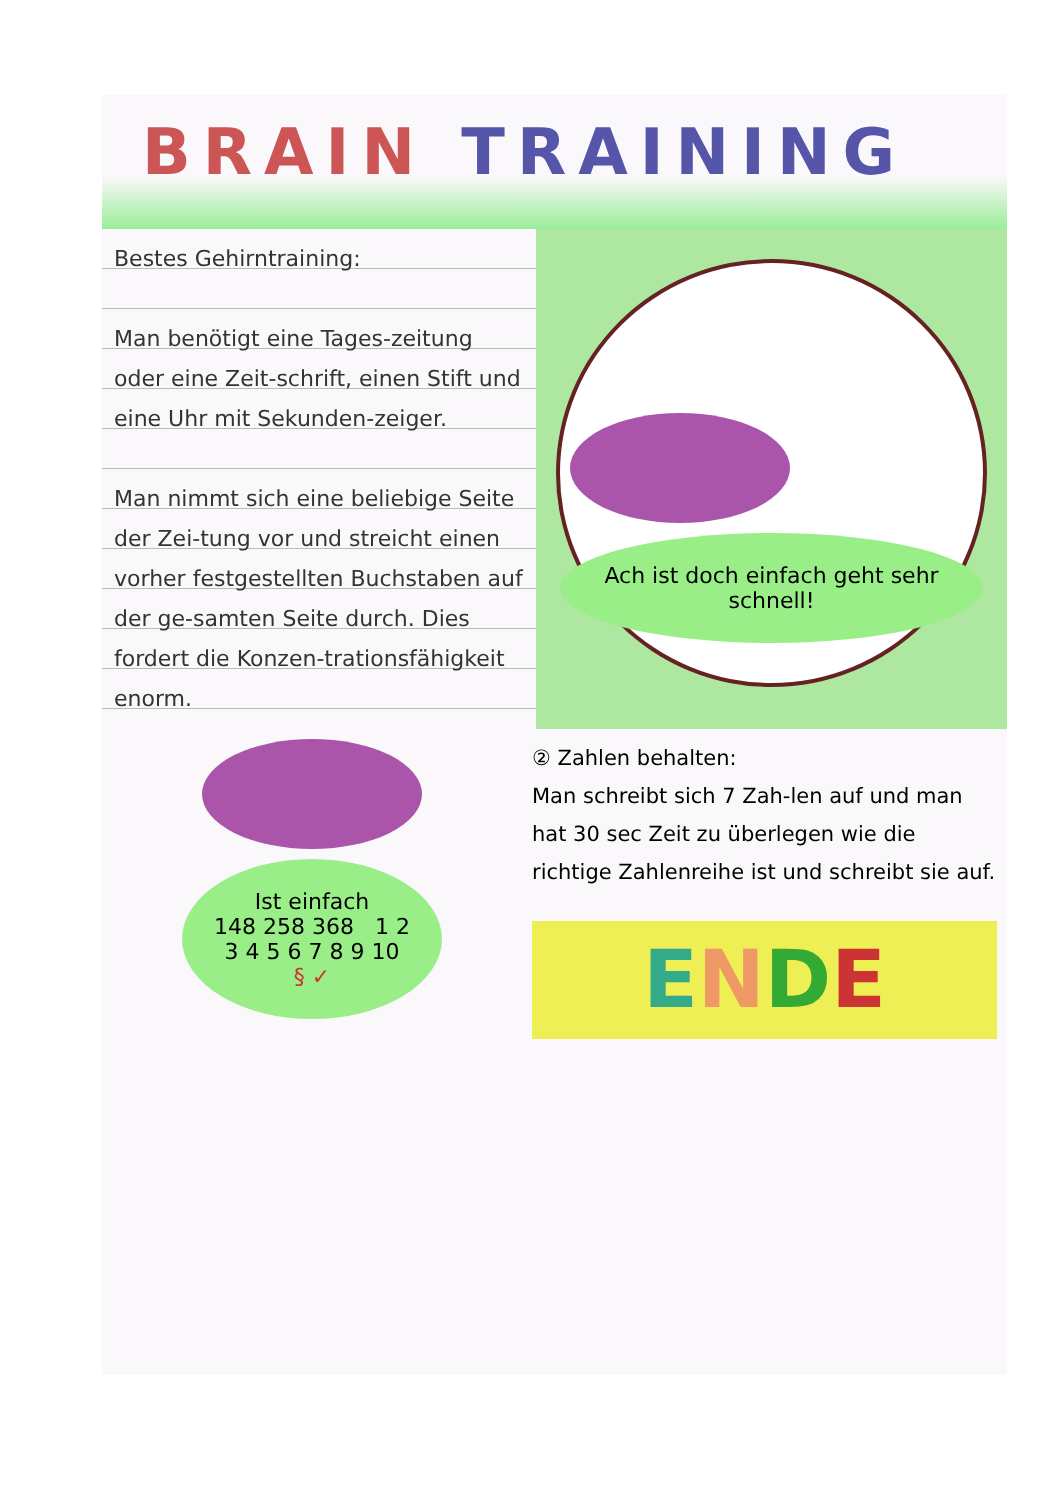BRAIN TRAINING
Bestes Gehirntraining:
Man benötigt eine Tages-zeitung oder eine Zeit-schrift, einen Stift und eine Uhr mit Sekunden-zeiger.
Man nimmt sich eine beliebige Seite der Zei-tung vor und streicht einen vorher festgestellten Buchstaben auf der ge-samten Seite durch. Dies fordert die Konzen-trationsfähigkeit enorm.
Ach ist doch einfach geht sehr schnell!
Ist einfach
148 258 368 1 2 3 4 5 6 7 8 9 10
§ ✓
② Zahlen behalten:
Man schreibt sich 7 Zah-len auf und man hat 30 sec Zeit zu überlegen wie die richtige Zahlenreihe ist und schreibt sie auf.
ENDE